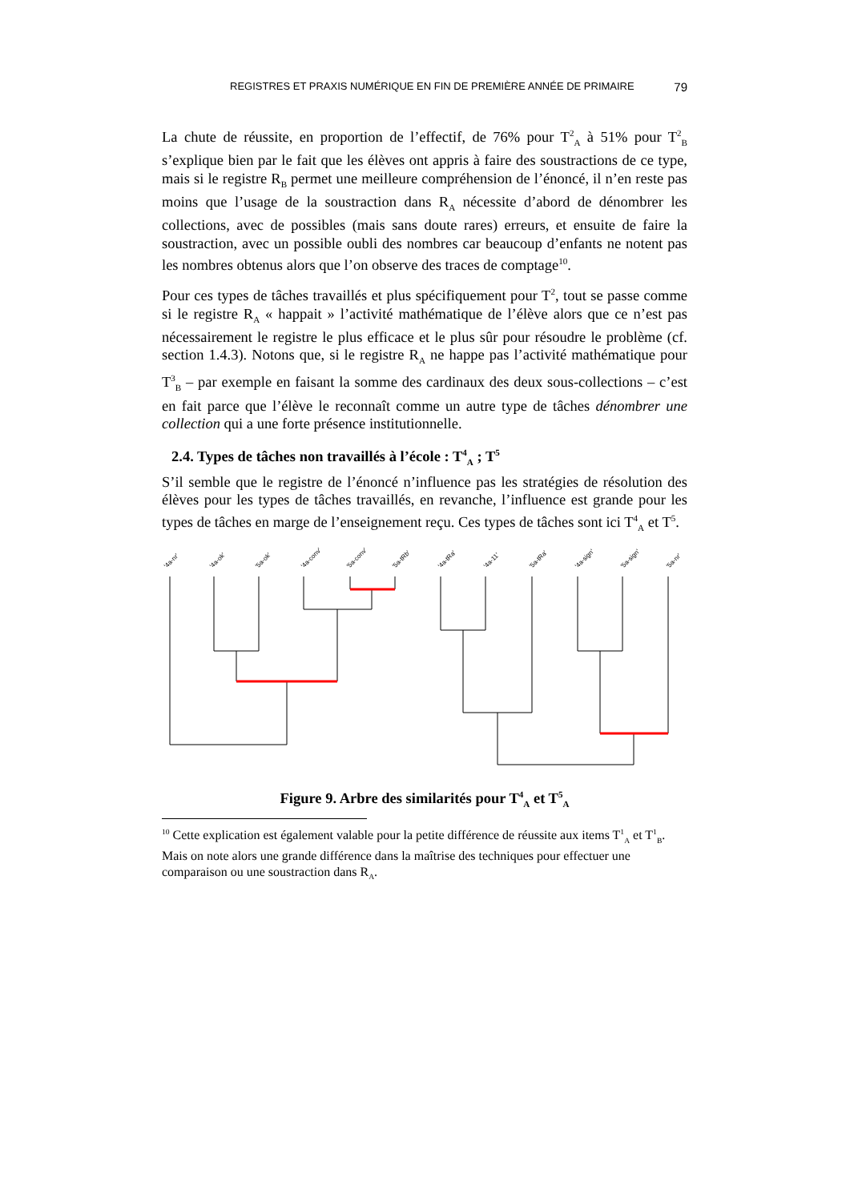REGISTRES ET PRAXIS NUMÉRIQUE EN FIN DE PREMIÈRE ANNÉE DE PRIMAIRE 79
La chute de réussite, en proportion de l’effectif, de 76% pour T<sup>2</sup><sub>A</sub> à 51% pour T<sup>2</sup><sub>B</sub> s’explique bien par le fait que les élèves ont appris à faire des soustractions de ce type, mais si le registre R<sub>B</sub> permet une meilleure compréhension de l’énoncé, il n’en reste pas moins que l’usage de la soustraction dans R<sub>A</sub> nécessite d’abord de dénombrer les collections, avec de possibles (mais sans doute rares) erreurs, et ensuite de faire la soustraction, avec un possible oubli des nombres car beaucoup d’enfants ne notent pas les nombres obtenus alors que l’on observe des traces de comptage<sup>10</sup>.
Pour ces types de tâches travaillés et plus spécifiquement pour T<sup>2</sup>, tout se passe comme si le registre R<sub>A</sub> « happait » l’activité mathématique de l’élève alors que ce n’est pas nécessairement le registre le plus efficace et le plus sûr pour résoudre le problème (cf. section 1.4.3). Notons que, si le registre R<sub>A</sub> ne happe pas l’activité mathématique pour T<sup>3</sup><sub>B</sub> – par exemple en faisant la somme des cardinaux des deux sous-collections – c’est en fait parce que l’élève le reconnaît comme un autre type de tâches dénombrer une collection qui a une forte présence institutionnelle.
2.4. Types de tâches non travaillés à l’école : T<sup>4</sup><sub>A</sub> ; T<sup>5</sup>
S’il semble que le registre de l’énoncé n’influence pas les stratégies de résolution des élèves pour les types de tâches travaillés, en revanche, l’influence est grande pour les types de tâches en marge de l’enseignement reçu. Ces types de tâches sont ici T<sup>4</sup><sub>A</sub> et T<sup>5</sup>.
'4a-nr'
'4a-ok'
'5a-ok'
'4a-conv'
'5a-conv'
'5a-tRb'
'4a-tRa'
'4a-11'
'5a-tRa'
'4a-sign'
'5a-sign'
'5a-nr'
Figure 9. Arbre des similarités pour T<sup>4</sup><sub>A</sub> et T<sup>5</sup><sub>A</sub>
<sup>10</sup> Cette explication est également valable pour la petite différence de réussite aux items T<sup>1</sup><sub>A</sub> et T<sup>1</sup><sub>B</sub>. Mais on note alors une grande différence dans la maîtrise des techniques pour effectuer une comparaison ou une soustraction dans R<sub>A</sub>.